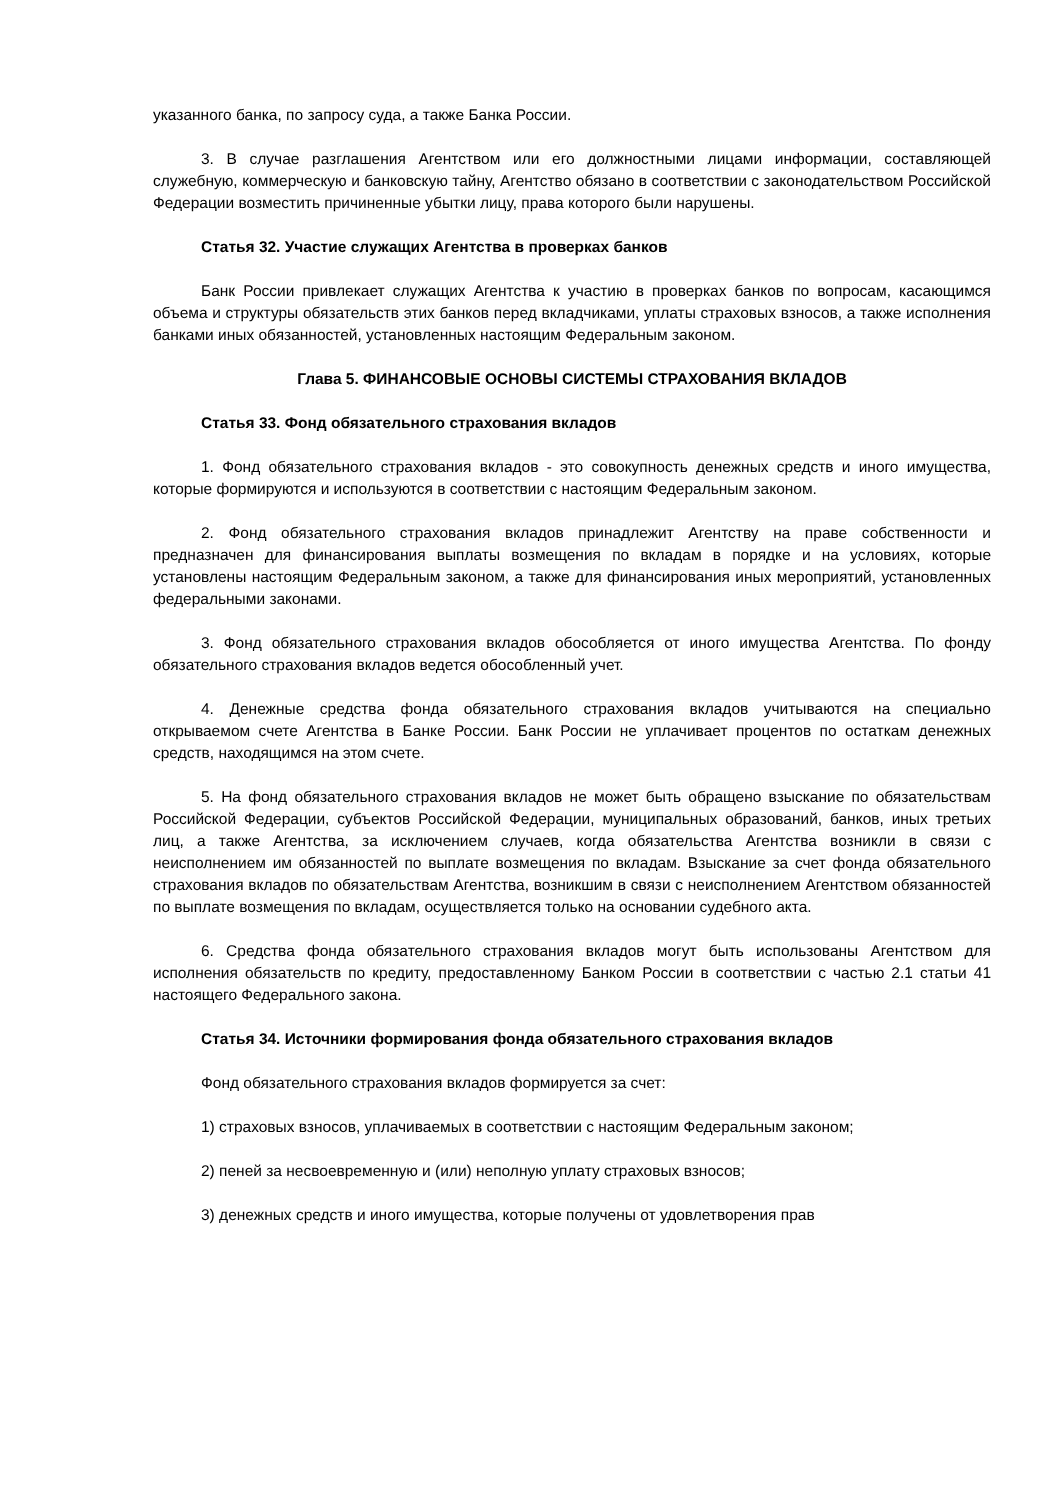указанного банка, по запросу суда, а также Банка России.
3. В случае разглашения Агентством или его должностными лицами информации, составляющей служебную, коммерческую и банковскую тайну, Агентство обязано в соответствии с законодательством Российской Федерации возместить причиненные убытки лицу, права которого были нарушены.
Статья 32. Участие служащих Агентства в проверках банков
Банк России привлекает служащих Агентства к участию в проверках банков по вопросам, касающимся объема и структуры обязательств этих банков перед вкладчиками, уплаты страховых взносов, а также исполнения банками иных обязанностей, установленных настоящим Федеральным законом.
Глава 5. ФИНАНСОВЫЕ ОСНОВЫ СИСТЕМЫ СТРАХОВАНИЯ ВКЛАДОВ
Статья 33. Фонд обязательного страхования вкладов
1. Фонд обязательного страхования вкладов - это совокупность денежных средств и иного имущества, которые формируются и используются в соответствии с настоящим Федеральным законом.
2. Фонд обязательного страхования вкладов принадлежит Агентству на праве собственности и предназначен для финансирования выплаты возмещения по вкладам в порядке и на условиях, которые установлены настоящим Федеральным законом, а также для финансирования иных мероприятий, установленных федеральными законами.
3. Фонд обязательного страхования вкладов обособляется от иного имущества Агентства. По фонду обязательного страхования вкладов ведется обособленный учет.
4. Денежные средства фонда обязательного страхования вкладов учитываются на специально открываемом счете Агентства в Банке России. Банк России не уплачивает процентов по остаткам денежных средств, находящимся на этом счете.
5. На фонд обязательного страхования вкладов не может быть обращено взыскание по обязательствам Российской Федерации, субъектов Российской Федерации, муниципальных образований, банков, иных третьих лиц, а также Агентства, за исключением случаев, когда обязательства Агентства возникли в связи с неисполнением им обязанностей по выплате возмещения по вкладам. Взыскание за счет фонда обязательного страхования вкладов по обязательствам Агентства, возникшим в связи с неисполнением Агентством обязанностей по выплате возмещения по вкладам, осуществляется только на основании судебного акта.
6. Средства фонда обязательного страхования вкладов могут быть использованы Агентством для исполнения обязательств по кредиту, предоставленному Банком России в соответствии с частью 2.1 статьи 41 настоящего Федерального закона.
Статья 34. Источники формирования фонда обязательного страхования вкладов
Фонд обязательного страхования вкладов формируется за счет:
1) страховых взносов, уплачиваемых в соответствии с настоящим Федеральным законом;
2) пеней за несвоевременную и (или) неполную уплату страховых взносов;
3) денежных средств и иного имущества, которые получены от удовлетворения прав